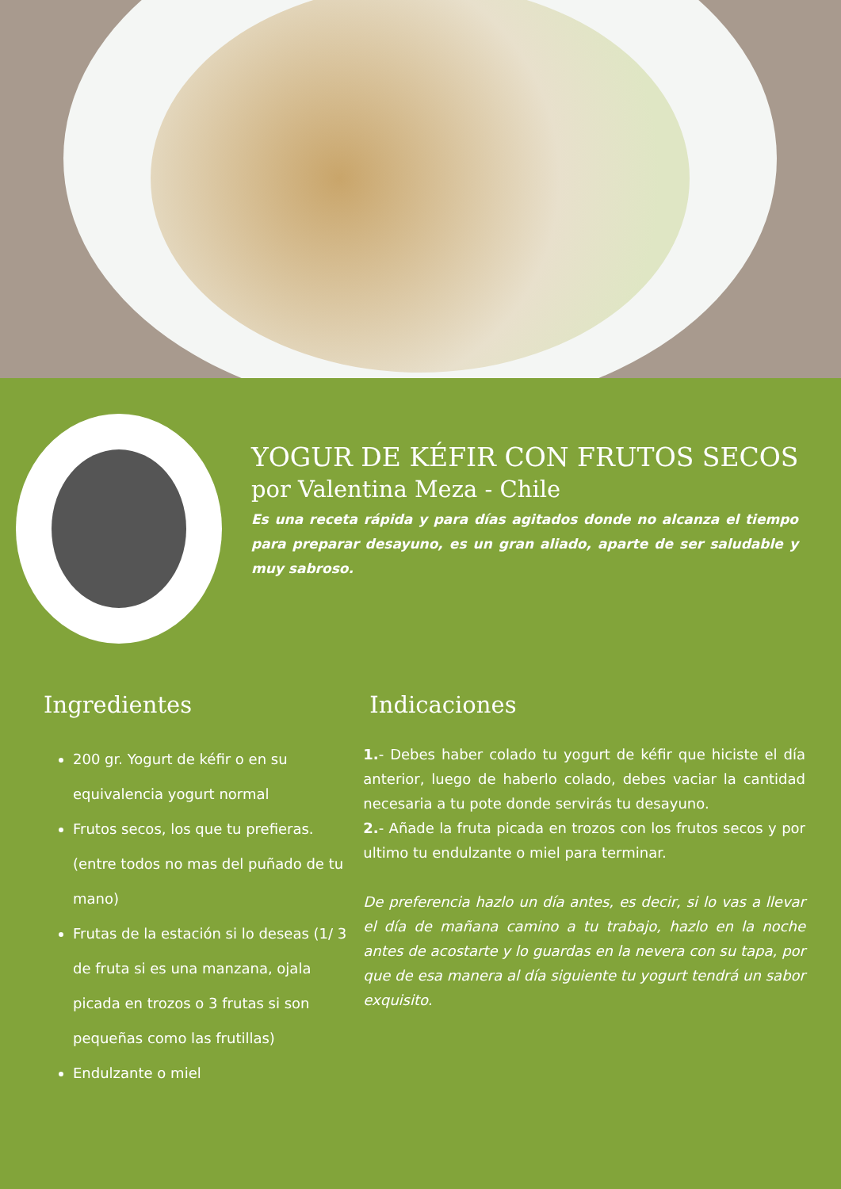YOGUR DE KÉFIR CON FRUTOS SECOS
por Valentina Meza - Chile
Es una receta rápida y para días agitados donde no alcanza el tiempo para preparar desayuno, es un gran aliado, aparte de ser saludable y muy sabroso.
Ingredientes
200 gr. Yogurt de kéfir o en su equivalencia yogurt normal
Frutos secos, los que tu prefieras. (entre todos no mas del puñado de tu mano)
Frutas de la estación si lo deseas (1/ 3 de fruta si es una manzana, ojala picada en trozos o 3 frutas si son pequeñas como las frutillas)
Endulzante o miel
Indicaciones
1.- Debes haber colado tu yogurt de kéfir que hiciste el día anterior, luego de haberlo colado, debes vaciar la cantidad necesaria a tu pote donde servirás tu desayuno.
2.- Añade la fruta picada en trozos con los frutos secos y por ultimo tu endulzante o miel para terminar.
De preferencia hazlo un día antes, es decir, si lo vas a llevar el día de mañana camino a tu trabajo, hazlo en la noche antes de acostarte y lo guardas en la nevera con su tapa, por que de esa manera al día siguiente tu yogurt tendrá un sabor exquisito.